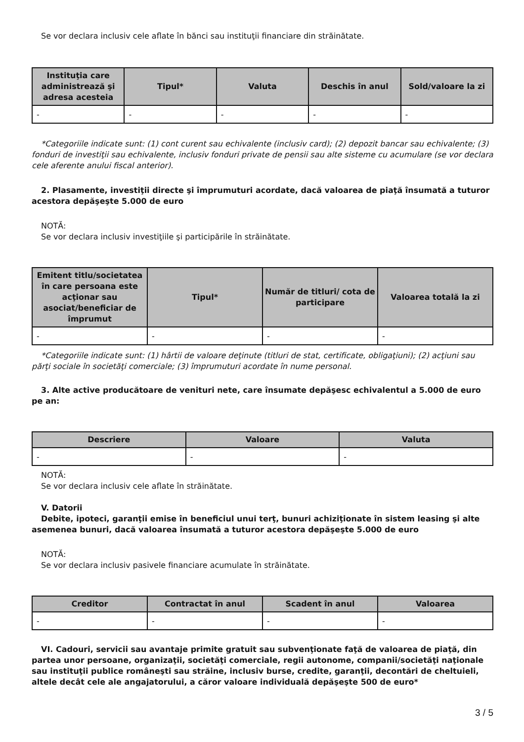Se vor declara inclusiv cele aflate în bănci sau instituţii financiare din străinătate.
| Instituţia care administrează şi adresa acesteia | Tipul* | Valuta | Deschis în anul | Sold/valoare la zi |
| --- | --- | --- | --- | --- |
| - | - | - | - | - |
*Categoriile indicate sunt: (1) cont curent sau echivalente (inclusiv card); (2) depozit bancar sau echivalente; (3) fonduri de investiţii sau echivalente, inclusiv fonduri private de pensii sau alte sisteme cu acumulare (se vor declara cele aferente anului fiscal anterior).
2. Plasamente, investiţii directe şi împrumuturi acordate, dacă valoarea de piaţă însumată a tuturor acestora depăşeşte 5.000 de euro
NOTĂ:
Se vor declara inclusiv investiţiile şi participările în străinătate.
| Emitent titlu/societatea în care persoana este acţionar sau asociat/beneficiar de împrumut | Tipul* | Număr de titluri/ cota de participare | Valoarea totală la zi |
| --- | --- | --- | --- |
| - | - | - | - |
*Categoriile indicate sunt: (1) hârtii de valoare deţinute (titluri de stat, certificate, obligaţiuni); (2) acţiuni sau părţi sociale în societăţi comerciale; (3) împrumuturi acordate în nume personal.
3. Alte active producătoare de venituri nete, care însumate depăşesc echivalentul a 5.000 de euro pe an:
| Descriere | Valoare | Valuta |
| --- | --- | --- |
| - | - | - |
NOTĂ:
Se vor declara inclusiv cele aflate în străinătate.
V. Datorii
Debite, ipoteci, garanţii emise în beneficiul unui terţ, bunuri achiziţionate în sistem leasing şi alte asemenea bunuri, dacă valoarea însumată a tuturor acestora depăşeşte 5.000 de euro
NOTĂ:
Se vor declara inclusiv pasivele financiare acumulate în străinătate.
| Creditor | Contractat în anul | Scadent în anul | Valoarea |
| --- | --- | --- | --- |
| - | - | - | - |
VI. Cadouri, servicii sau avantaje primite gratuit sau subvenţionate faţă de valoarea de piaţă, din partea unor persoane, organizaţii, societăţi comerciale, regii autonome, companii/societăţi naţionale sau instituţii publice româneşti sau străine, inclusiv burse, credite, garanţii, decontări de cheltuieli, altele decât cele ale angajatorului, a căror valoare individuală depăşeşte 500 de euro*
3 / 5